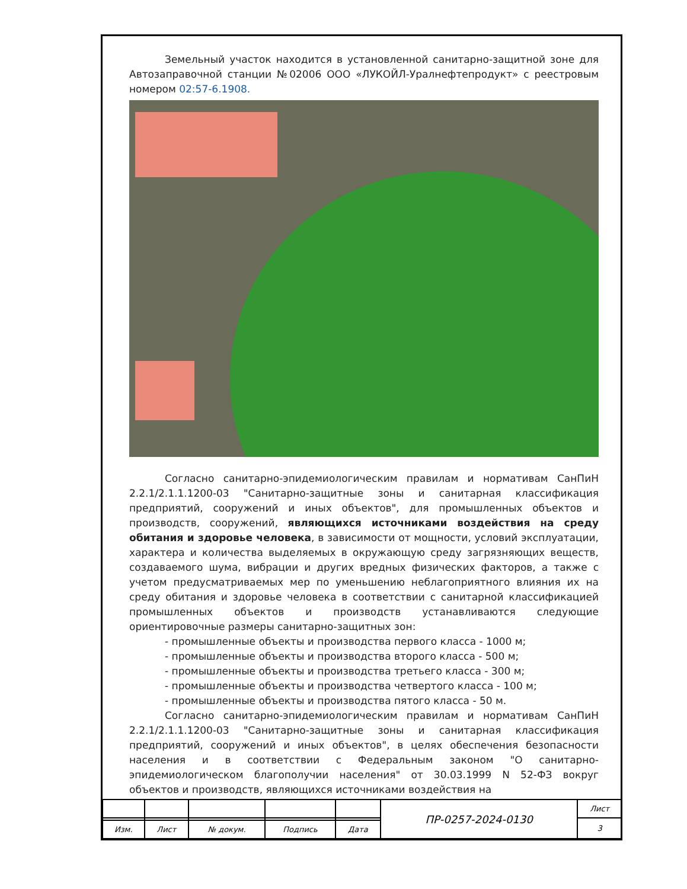Земельный участок находится в установленной санитарно-защитной зоне для Автозаправочной станции №02006 ООО «ЛУКОЙЛ-Уралнефтепродукт» с реестровым номером 02:57-6.1908.
Согласно санитарно-эпидемиологическим правилам и нормативам СанПиН 2.2.1/2.1.1.1200-03 "Санитарно-защитные зоны и санитарная классификация предприятий, сооружений и иных объектов", для промышленных объектов и производств, сооружений, являющихся источниками воздействия на среду обитания и здоровье человека, в зависимости от мощности, условий эксплуатации, характера и количества выделяемых в окружающую среду загрязняющих веществ, создаваемого шума, вибрации и других вредных физических факторов, а также с учетом предусматриваемых мер по уменьшению неблагоприятного влияния их на среду обитания и здоровье человека в соответствии с санитарной классификацией промышленных объектов и производств устанавливаются следующие ориентировочные размеры санитарно-защитных зон:
- промышленные объекты и производства первого класса - 1000 м;
- промышленные объекты и производства второго класса - 500 м;
- промышленные объекты и производства третьего класса - 300 м;
- промышленные объекты и производства четвертого класса - 100 м;
- промышленные объекты и производства пятого класса - 50 м.
Согласно санитарно-эпидемиологическим правилам и нормативам СанПиН 2.2.1/2.1.1.1200-03 "Санитарно-защитные зоны и санитарная классификация предприятий, сооружений и иных объектов", в целях обеспечения безопасности населения и в соответствии с Федеральным законом "О санитарно-эпидемиологическом благополучии населения" от 30.03.1999 N 52-ФЗ вокруг объектов и производств, являющихся источниками воздействия на
| | | | | | ПР-0257-2024-0130 | Лист |
| | | | | | | 3 |
| Изм. | Лист | № докум. | Подпись | Дата | | |